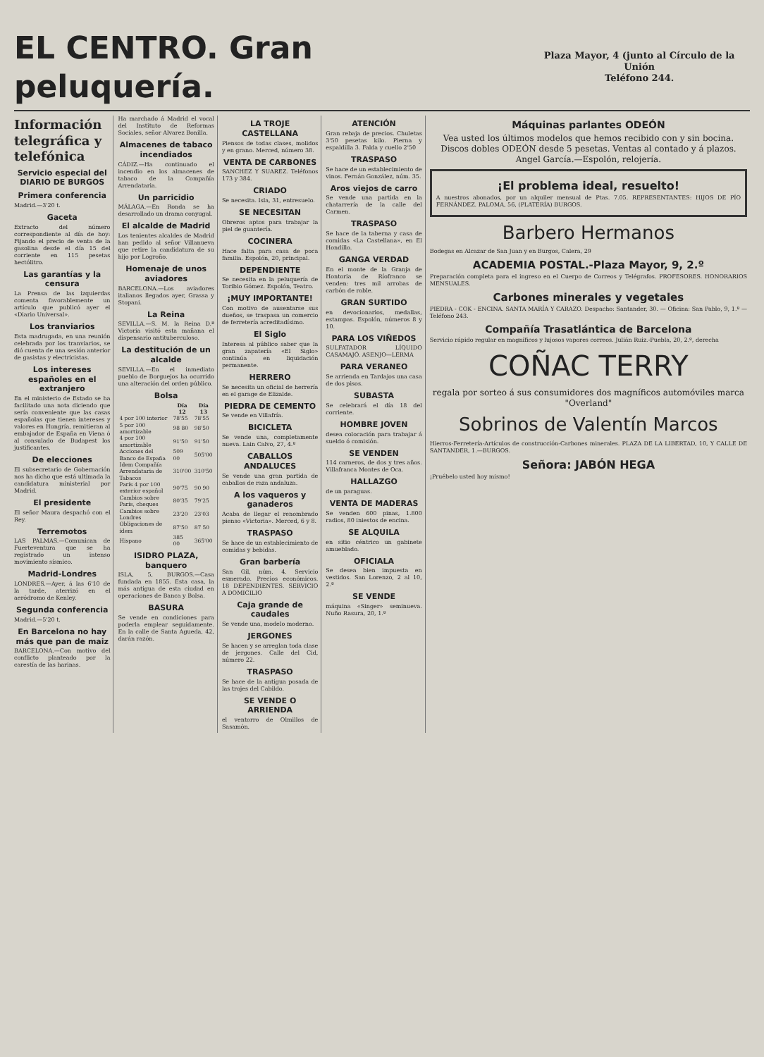EL CENTRO. Gran peluquería.
Plaza Mayor, 4 (junto al Círculo de la Unión
Teléfono 244.
Información telegráfica y telefónica
Servicio especial del DIARIO DE BURGOS
Primera conferencia
Madrid.—3'20 t.
Gaceta
Extracto del número correspondiente al día de hoy: Fijando el precio de venta de la gasolina desde el día 15 del corriente en 115 pesetas hectólitro.
Las garantías y la censura
La Prensa de las izquierdas comenta favorablemente un artículo que publicó ayer el «Diario Universal».
Los tranviarios
Esta madrugada, en una reunión celebrada por los tranviarios, se dió cuenta de una sesión anterior de gasistas y electricistas.
Los intereses españoles en el extranjero
En el ministerio de Estado se ha facilitado una nota diciendo que sería conveniente que las casas españolas que tienen intereses y valores en Hungría, remitieran al embajador de España en Viena ó al consulado de Budapest los justificantes.
De elecciones
El subsecretario de Gobernación nos ha dicho que está ultimada la candidatura ministerial por Madrid.
El presidente
El señor Maura despachó con el Rey.
Terremotos
LAS PALMAS.—Comunican de Fuerteventura que se ha registrado un intenso movimiento sísmico.
Madrid-Londres
LONDRES.—Ayer, á las 6'10 de la tarde, aterrizó en el aeródromo de Kenley.
Segunda conferencia
Madrid.—5'20 t.
En Barcelona no hay más que pan de maiz
BARCELONA.—Con motivo del conflicto planteado por la carestía de las harinas.
Ha marchado á Madrid el vocal del Instituto de Reformas Sociales, señor Alvarez Bonilla.
Almacenes de tabaco incendiados
CÁDIZ.—Ha continuado el incendio en los almacenes de tabaco de la Compañía Arrendataria.
Un parricidio
MÁLAGA.—En Ronda se ha desarrollado un drama conyugal.
El alcalde de Madrid
Los tenientes alcaldes de Madrid han pedido al señor Villanueva que retire la candidatura de su hijo por Logroño.
Homenaje de unos aviadores
BARCELONA.—Los aviadores italianos llegados ayer, Grassa y Stopani.
La Reina
SEVILLA.—S. M. la Reina D.ª Victoria visitó esta mañana el dispensario antituberculoso.
La destitución de un alcalde
SEVILLA.—En el inmediato pueblo de Borguejos ha ocurrido una alteración del orden público.
Bolsa
| | Día 12 | Día 13 |
| --- | --- | --- |
| 4 por 100 interior | 78'55 | 78'55 |
| 5 por 100 amortizable | 98 80 | 98'50 |
| 4 por 100 amortizable | 91'50 | 91'50 |
| Acciones del Banco de España | 509 00 | 505'00 |
| Idem Compañía Arrendataria de Tabacos | 310'00 | 310'50 |
| París 4 por 100 exterior español | 90'75 | 90 90 |
| Cambios sobre París, cheques | 80'35 | 79'25 |
| Cambios sobre Londres | 23'20 | 23'03 |
| Obligaciones de idem | 87'50 | 87 50 |
| Hispano | 385 00 | 365'00 |
ISIDRO PLAZA, banquero
ISLA, 5, BURGOS.—Casa fundada en 1855. Esta casa, la más antigua de esta ciudad en operaciones de Banca y Bolsa.
BASURA
Se vende en condiciones para poderla emplear seguidamente. En la calle de Santa Agueda, 42, darán razón.
LA TROJE CASTELLANA
Piensos de todas clases, molidos y en grano. Merced, número 38.
VENTA DE CARBONES
SANCHEZ Y SUAREZ. Teléfonos 173 y 384.
CRIADO
Se necesita. Isla, 31, entresuelo.
SE NECESITAN
Obreros aptos para trabajar la piel de guantería.
COCINERA
Hace falta para casa de poca familia. Espolón, 20, principal.
DEPENDIENTE
Se necesita en la peluquería de Toribio Gómez. Espolón, Teatro.
¡MUY IMPORTANTE!
Con motivo de ausentarse sus dueños, se traspasa un comercio de ferretería acreditadísimo.
El Siglo
Interesa al público saber que la gran zapatería «El Siglo» continúa en liquidación permanente.
HERRERO
Se necesita un oficial de herrería en el garage de Elizalde.
PIEDRA DE CEMENTO
Se vende en Villafría.
BICICLETA
Se vende una, completamente nueva. Lain Calvo, 27, 4.º
CABALLOS ANDALUCES
Se vende una gran partida de caballos de raza andaluza.
A los vaqueros y ganaderos
Acaba de llegar el renombrado pienso «Victoria». Merced, 6 y 8.
TRASPASO
Se hace de un establecimiento de comidas y bebidas.
Gran barbería
San Gil, núm. 4. Servicio esmerado. Precios económicos. 18 DEPENDIENTES. SERVICIO A DOMICILIO
Caja grande de caudales
Se vende una, modelo moderno.
JERGONES
Se hacen y se arreglan toda clase de jergones. Calle del Cid, número 22.
TRASPASO
Se hace de la antigua posada de las trojes del Cabildo.
SE VENDE O ARRIENDA
el ventorro de Olmillos de Sasamón.
ATENCIÓN
Gran rebaja de precios. Chuletas 3'50 pesetas kilo. Pierna y espaldilla 3. Falda y cuello 2'50
TRASPASO
Se hace de un establecimiento de vinos. Fernán González, núm. 35.
Aros viejos de carro
Se vende una partida en la chatarrería de la calle del Carmen.
TRASPASO
Se hace de la taberna y casa de comidas «La Castellana», en El Hondillo.
GANGA VERDAD
En el monte de la Granja de Hontoria de Ríofranco se venden: tres mil arrobas de carbón de roble.
GRAN SURTIDO
en devocionarios, medallas, estampas. Espolón, números 8 y 10.
PARA LOS VIÑEDOS
SULFATADOR LÍQUIDO CASAMAJÓ. ASENJO—LERMA
PARA VERANEO
Se arrienda en Tardajos una casa de dos pisos.
SUBASTA
Se celebrará el día 18 del corriente.
HOMBRE JOVEN
desea colocación para trabajar á sueldo ó comisión.
SE VENDEN
114 carneros, de dos y tres años. Villafranca Montes de Oca.
HALLAZGO
de un paraguas.
VENTA DE MADERAS
Se venden 600 pinas, 1.800 radios, 80 iniestos de encina.
SE ALQUILA
en sitio céntrico un gabinete amueblado.
OFICIALA
Se desea bien impuesta en vestidos. San Lorenzo, 2 al 10, 2.º
SE VENDE
máquina «Singer» seminueva. Nuño Rasura, 20, 1.º
Máquinas parlantes ODEÓN
Vea usted los últimos modelos que hemos recibido con y sin bocina. Discos dobles ODEÓN desde 5 pesetas. Ventas al contado y á plazos. Angel García.—Espolón, relojería.
¡El problema ideal, resuelto!
A nuestros abonados, por un alquiler mensual de Ptas. 7.05. REPRESENTANTES: HIJOS DE PÍO FERNÁNDEZ. PALOMA, 56, (PLATERÍA) BURGOS.
Barbero Hermanos
Bodegas en Alcazar de San Juan y en Burgos, Calera, 29
ACADEMIA POSTAL.-Plaza Mayor, 9, 2.º
Preparación completa para el ingreso en el Cuerpo de Correos y Telégrafos. PROFESORES. HONORARIOS MENSUALES.
Carbones minerales y vegetales
PIEDRA - COK - ENCINA. SANTA MARÍA Y CARAZO. Despacho: Santander, 30. — Oficina: San Pablo, 9, 1.º — Teléfono 243.
Compañía Trasatlántica de Barcelona
Servicio rápido regular en magníficos y lujosos vapores correos. Julián Ruiz.-Puebla, 20, 2.º, derecha
COÑAC TERRY
regala por sorteo á sus consumidores dos magníficos automóviles marca "Overland"
Sobrinos de Valentín Marcos
Hierros-Ferretería-Artículos de construcción-Carbones minerales. PLAZA DE LA LIBERTAD, 10, Y CALLE DE SANTANDER, 1.—BURGOS.
Señora: JABÓN HEGA
¡Pruébelo usted hoy mismo!